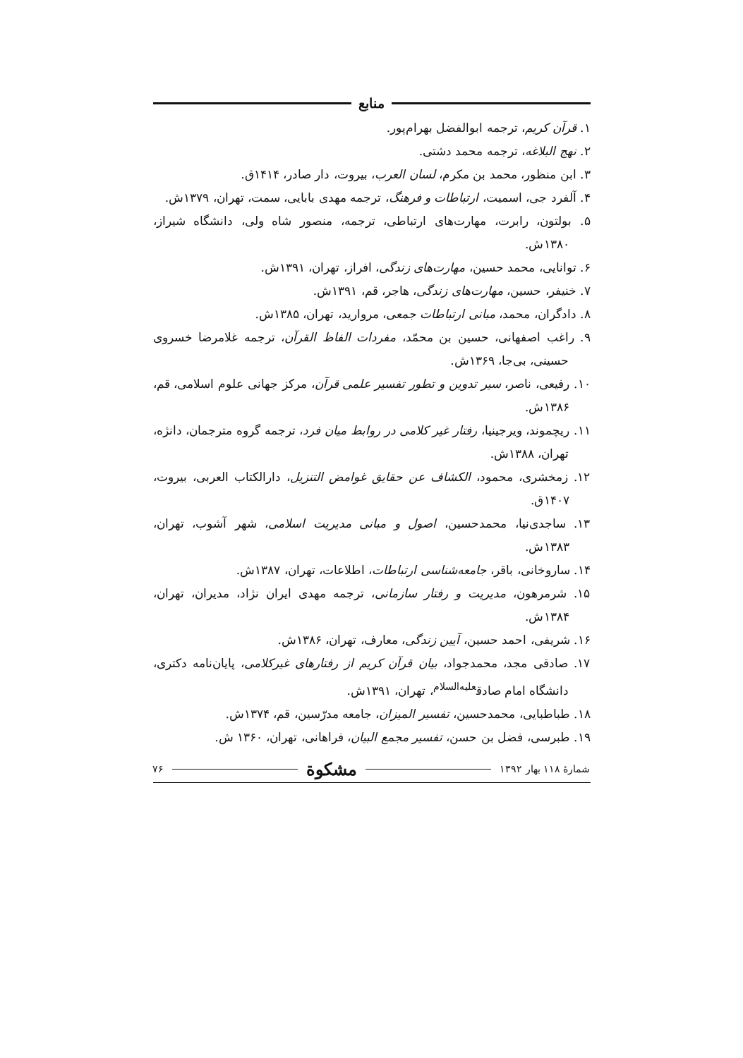منابع
۱. قرآن کریم، ترجمه ابوالفضل بهرام‌پور.
۲. نهج البلاغه، ترجمه محمد دشتی.
۳. ابن منظور، محمد بن مکرم، لسان العرب، بیروت، دار صادر، ۱۴۱۴ق.
۴. آلفرد جی، اسمیت، ارتباطات و فرهنگ، ترجمه مهدی بابایی، سمت، تهران، ۱۳۷۹ش.
۵. بولتون، رابرت، مهارت‌های ارتباطی، ترجمه، منصور شاه ولی، دانشگاه شیراز، ۱۳۸۰ش.
۶. توانایی، محمد حسین، مهارت‌های زندگی، افراز، تهران، ۱۳۹۱ش.
۷. خنیفر، حسین، مهارت‌های زندگی، هاجر، قم، ۱۳۹۱ش.
۸. دادگران، محمد، مبانی ارتباطات جمعی، مروارید، تهران، ۱۳۸۵ش.
۹. راغب اصفهانی، حسین بن محمّد، مفردات الفاظ القرآن، ترجمه غلامرضا خسروی حسینی، بی‌جا، ۱۳۶۹ش.
۱۰. رفیعی، ناصر، سیر تدوین و تطور تفسیر علمی قرآن، مرکز جهانی علوم اسلامی، قم، ۱۳۸۶ش.
۱۱. ریچموند، ویرجینیا، رفتار غیر کلامی در روابط میان فرد، ترجمه گروه مترجمان، دانژه، تهران، ۱۳۸۸ش.
۱۲. زمخشری، محمود، الکشاف عن حقایق غوامض التنزیل، دارالکتاب العربی، بیروت، ۱۴۰۷ق.
۱۳. ساجدی‌نیا، محمدحسین، اصول و مبانی مدیریت اسلامی، شهر آشوب، تهران، ۱۳۸۳ش.
۱۴. ساروخانی، باقر، جامعه‌شناسی ارتباطات، اطلاعات، تهران، ۱۳۸۷ش.
۱۵. شرمرهون، مدیریت و رفتار سازمانی، ترجمه مهدی ایران نژاد، مدیران، تهران، ۱۳۸۴ش.
۱۶. شریفی، احمد حسین، آیین زندگی، معارف، تهران، ۱۳۸۶ش.
۱۷. صادقی مجد، محمدجواد، بیان قرآن کریم از رفتارهای غیرکلامی، پایان‌نامه دکتری، دانشگاه امام صادق<sup>علیه‌السلام</sup>، تهران، ۱۳۹۱ش.
۱۸. طباطبایی، محمدحسین، تفسیر المیزان، جامعه مدرّسین، قم، ۱۳۷۴ش.
۱۹. طبرسی، فضل بن حسن، تفسیر مجمع البیان، فراهانی، تهران، ۱۳۶۰ ش.
شمارهٔ ۱۱۸ بهار ۱۳۹۲ مشکوة ۷۶